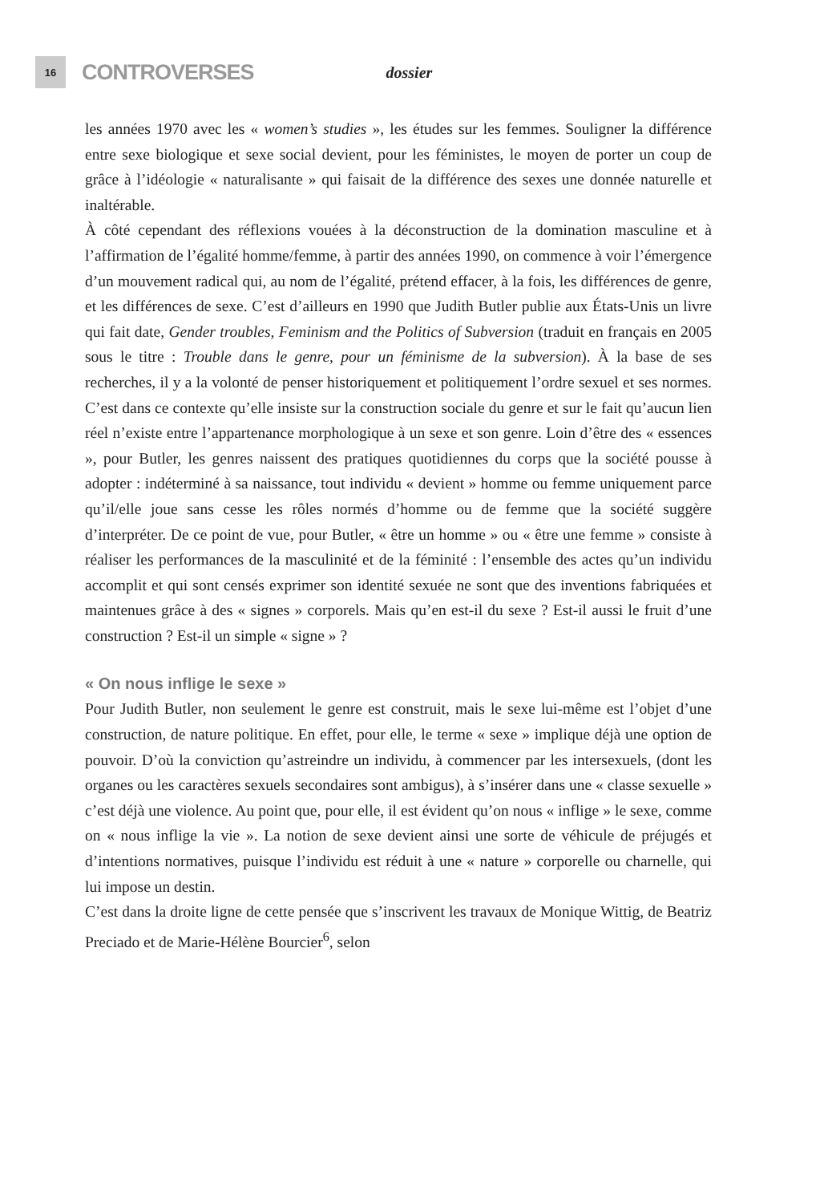16
CONTROVERSES
dossier
les années 1970 avec les « women’s studies », les études sur les femmes. Souligner la différence entre sexe biologique et sexe social devient, pour les féministes, le moyen de porter un coup de grâce à l’idéologie « naturalisante » qui faisait de la différence des sexes une donnée naturelle et inaltérable.
À côté cependant des réflexions vouées à la déconstruction de la domination masculine et à l’affirmation de l’égalité homme/femme, à partir des années 1990, on commence à voir l’émergence d’un mouvement radical qui, au nom de l’égalité, prétend effacer, à la fois, les différences de genre, et les différences de sexe. C’est d’ailleurs en 1990 que Judith Butler publie aux États-Unis un livre qui fait date, Gender troubles, Feminism and the Politics of Subversion (traduit en français en 2005 sous le titre : Trouble dans le genre, pour un féminisme de la subversion). À la base de ses recherches, il y a la volonté de penser historiquement et politiquement l’ordre sexuel et ses normes. C’est dans ce contexte qu’elle insiste sur la construction sociale du genre et sur le fait qu’aucun lien réel n’existe entre l’appartenance morphologique à un sexe et son genre. Loin d’être des « essences », pour Butler, les genres naissent des pratiques quotidiennes du corps que la société pousse à adopter : indéterminé à sa naissance, tout individu « devient » homme ou femme uniquement parce qu’il/elle joue sans cesse les rôles normés d’homme ou de femme que la société suggère d’interpréter. De ce point de vue, pour Butler, « être un homme » ou « être une femme » consiste à réaliser les performances de la masculinité et de la féminité : l’ensemble des actes qu’un individu accomplit et qui sont censés exprimer son identité sexuée ne sont que des inventions fabriquées et maintenues grâce à des « signes » corporels. Mais qu’en est-il du sexe ? Est-il aussi le fruit d’une construction ? Est-il un simple « signe » ?
« On nous inflige le sexe »
Pour Judith Butler, non seulement le genre est construit, mais le sexe lui-même est l’objet d’une construction, de nature politique. En effet, pour elle, le terme « sexe » implique déjà une option de pouvoir. D’où la conviction qu’astreindre un individu, à commencer par les intersexuels, (dont les organes ou les caractères sexuels secondaires sont ambigus), à s’insérer dans une « classe sexuelle » c’est déjà une violence. Au point que, pour elle, il est évident qu’on nous « inflige » le sexe, comme on « nous inflige la vie ». La notion de sexe devient ainsi une sorte de véhicule de préjugés et d’intentions normatives, puisque l’individu est réduit à une « nature » corporelle ou charnelle, qui lui impose un destin.
C’est dans la droite ligne de cette pensée que s’inscrivent les travaux de Monique Wittig, de Beatriz Preciado et de Marie-Hélène Bourcier<sup>6</sup>, selon